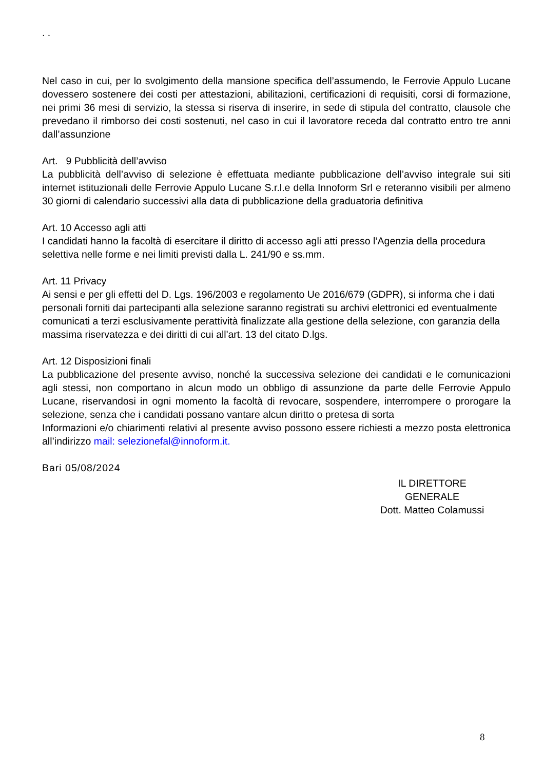. .
Nel caso in cui, per lo svolgimento della mansione specifica dell’assumendo, le Ferrovie Appulo Lucane dovessero sostenere dei costi per attestazioni, abilitazioni, certificazioni di requisiti, corsi di formazione, nei primi 36 mesi di servizio, la stessa si riserva di inserire, in sede di stipula del contratto, clausole che prevedano il rimborso dei costi sostenuti, nel caso in cui il lavoratore receda dal contratto entro tre anni dall’assunzione
Art. 9 Pubblicità dell’avviso
La pubblicità dell’avviso di selezione è effettuata mediante pubblicazione dell’avviso integrale sui siti internet istituzionali delle Ferrovie Appulo Lucane S.r.l.e della Innoform Srl e reteranno visibili per almeno 30 giorni di calendario successivi alla data di pubblicazione della graduatoria definitiva
Art. 10 Accesso agli atti
I candidati hanno la facoltà di esercitare il diritto di accesso agli atti presso l’Agenzia della procedura selettiva nelle forme e nei limiti previsti dalla L. 241/90 e ss.mm.
Art. 11 Privacy
Ai sensi e per gli effetti del D. Lgs. 196/2003 e regolamento Ue 2016/679 (GDPR), si informa che i dati personali forniti dai partecipanti alla selezione saranno registrati su archivi elettronici ed eventualmente comunicati a terzi esclusivamente perattività finalizzate alla gestione della selezione, con garanzia della massima riservatezza e dei diritti di cui all'art. 13 del citato D.lgs.
Art. 12 Disposizioni finali
La pubblicazione del presente avviso, nonché la successiva selezione dei candidati e le comunicazioni agli stessi, non comportano in alcun modo un obbligo di assunzione da parte delle Ferrovie Appulo Lucane, riservandosi in ogni momento la facoltà di revocare, sospendere, interrompere o prorogare la selezione, senza che i candidati possano vantare alcun diritto o pretesa di sorta
Informazioni e/o chiarimenti relativi al presente avviso possono essere richiesti a mezzo posta elettronica all’indirizzo mail: selezionefal@innoform.it.
Bari 05/08/2024
IL DIRETTORE GENERALE
Dott. Matteo Colamussi
8